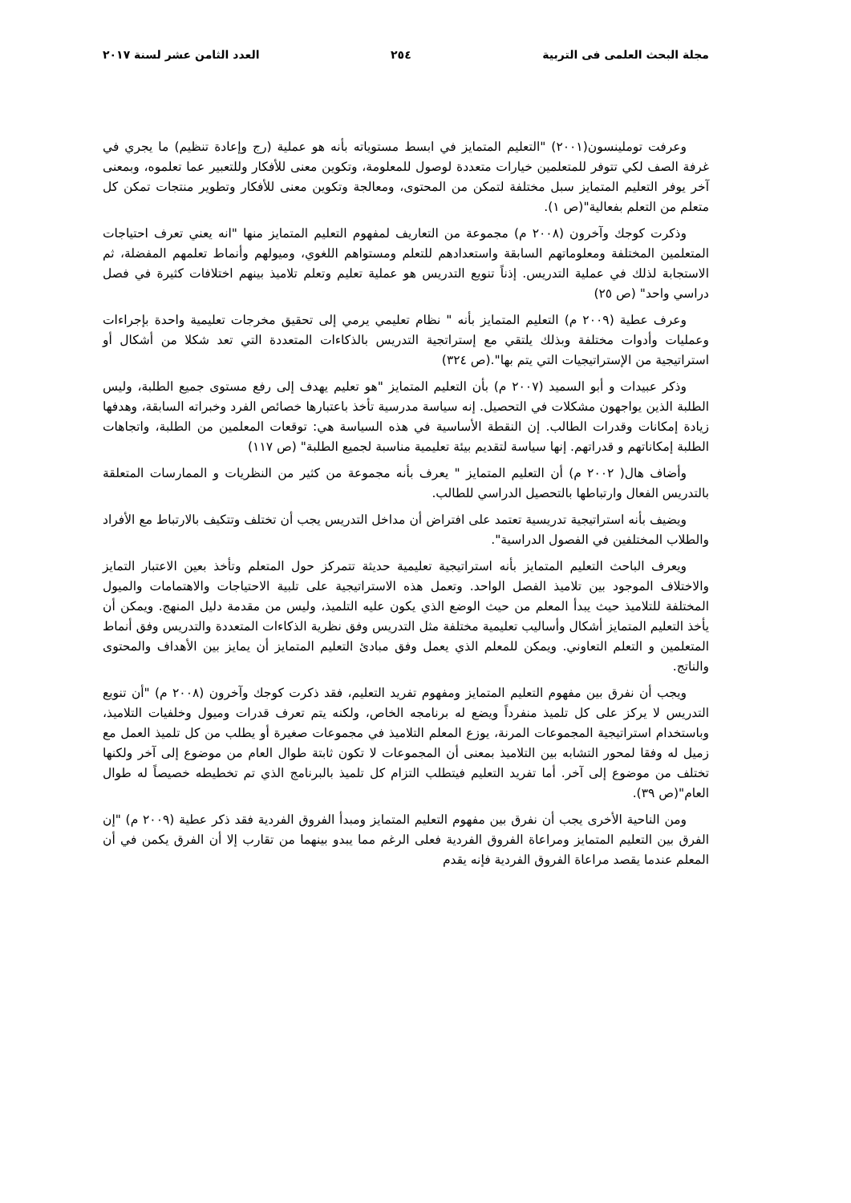مجلة البحث العلمى فى التربية ٢٥٤ العدد الثامن عشر لسنة ٢٠١٧
وعرفت توملينسون(٢٠٠١) "التعليم المتمايز في ابسط مستوياته بأنه هو عملية (رج وإعادة تنظيم) ما يجري في غرفة الصف لكي تتوفر للمتعلمين خيارات متعددة لوصول للمعلومة، وتكوين معنى للأفكار وللتعبير عما تعلموه، وبمعنى آخر يوفر التعليم المتمايز سبل مختلفة لتمكن من المحتوى، ومعالجة وتكوين معنى للأفكار وتطوير منتجات تمكن كل متعلم من التعلم بفعالية"(ص ١).
وذكرت كوجك وآخرون (٢٠٠٨ م) مجموعة من التعاريف لمفهوم التعليم المتمايز منها "انه يعني تعرف احتياجات المتعلمين المختلفة ومعلوماتهم السابقة واستعدادهم للتعلم ومستواهم اللغوي، وميولهم وأنماط تعلمهم المفضلة، ثم الاستجابة لذلك في عملية التدريس. إذناً تنويع التدريس هو عملية تعليم وتعلم تلاميذ بينهم اختلافات كثيرة في فصل دراسي واحد" (ص ٢٥)
وعرف عطية (٢٠٠٩ م) التعليم المتمايز بأنه " نظام تعليمي يرمي إلى تحقيق مخرجات تعليمية واحدة بإجراءات وعمليات وأدوات مختلفة وبذلك يلتقي مع إستراتجية التدريس بالذكاءات المتعددة التي تعد شكلا من أشكال أو استراتيجية من الإستراتيجيات التي يتم بها".(ص ٣٢٤)
وذكر عبيدات و أبو السميد (٢٠٠٧ م) بأن التعليم المتمايز "هو تعليم يهدف إلى رفع مستوى جميع الطلبة، وليس الطلبة الذين يواجهون مشكلات في التحصيل. إنه سياسة مدرسية تأخذ باعتبارها خصائص الفرد وخبراته السابقة، وهدفها زيادة إمكانات وقدرات الطالب. إن النقطة الأساسية في هذه السياسة هي: توقعات المعلمين من الطلبة، واتجاهات الطلبة إمكاناتهم و قدراتهم. إنها سياسة لتقديم بيئة تعليمية مناسبة لجميع الطلبة" (ص ١١٧)
وأضاف هال( ٢٠٠٢ م) أن التعليم المتمايز " يعرف بأنه مجموعة من كثير من النظريات و الممارسات المتعلقة بالتدريس الفعال وارتباطها بالتحصيل الدراسي للطالب.
ويضيف بأنه استراتيجية تدريسية تعتمد على افتراض أن مداخل التدريس يجب أن تختلف وتتكيف بالارتباط مع الأفراد والطلاب المختلفين في الفصول الدراسية".
ويعرف الباحث التعليم المتمايز بأنه استراتيجية تعليمية حديثة تتمركز حول المتعلم وتأخذ بعين الاعتبار التمايز والاختلاف الموجود بين تلاميذ الفصل الواحد. وتعمل هذه الاستراتيجية على تلبية الاحتياجات والاهتمامات والميول المختلفة للتلاميذ حيث يبدأ المعلم من حيث الوضع الذي يكون عليه التلميذ، وليس من مقدمة دليل المنهج. ويمكن أن يأخذ التعليم المتمايز أشكال وأساليب تعليمية مختلفة مثل التدريس وفق نظرية الذكاءات المتعددة والتدريس وفق أنماط المتعلمين و التعلم التعاوني. ويمكن للمعلم الذي يعمل وفق مبادئ التعليم المتمايز أن يمايز بين الأهداف والمحتوى والناتج.
ويجب أن نفرق بين مفهوم التعليم المتمايز ومفهوم تفريد التعليم، فقد ذكرت كوجك وآخرون (٢٠٠٨ م) "أن تنويع التدريس لا يركز على كل تلميذ منفرداً ويضع له برنامجه الخاص، ولكنه يتم تعرف قدرات وميول وخلفيات التلاميذ، وباستخدام استراتيجية المجموعات المرنة، يوزع المعلم التلاميذ في مجموعات صغيرة أو يطلب من كل تلميذ العمل مع زميل له وفقا لمحور التشابه بين التلاميذ بمعنى أن المجموعات لا تكون ثابتة طوال العام من موضوع إلى آخر ولكنها تختلف من موضوع إلى آخر. أما تفريد التعليم فيتطلب التزام كل تلميذ بالبرنامج الذي تم تخطيطه خصيصاً له طوال العام"(ص ٣٩).
ومن الناحية الأخرى يجب أن نفرق بين مفهوم التعليم المتمايز ومبدأ الفروق الفردية فقد ذكر عطية (٢٠٠٩ م) "إن الفرق بين التعليم المتمايز ومراعاة الفروق الفردية فعلى الرغم مما يبدو بينهما من تقارب إلا أن الفرق يكمن في أن المعلم عندما يقصد مراعاة الفروق الفردية فإنه يقدم